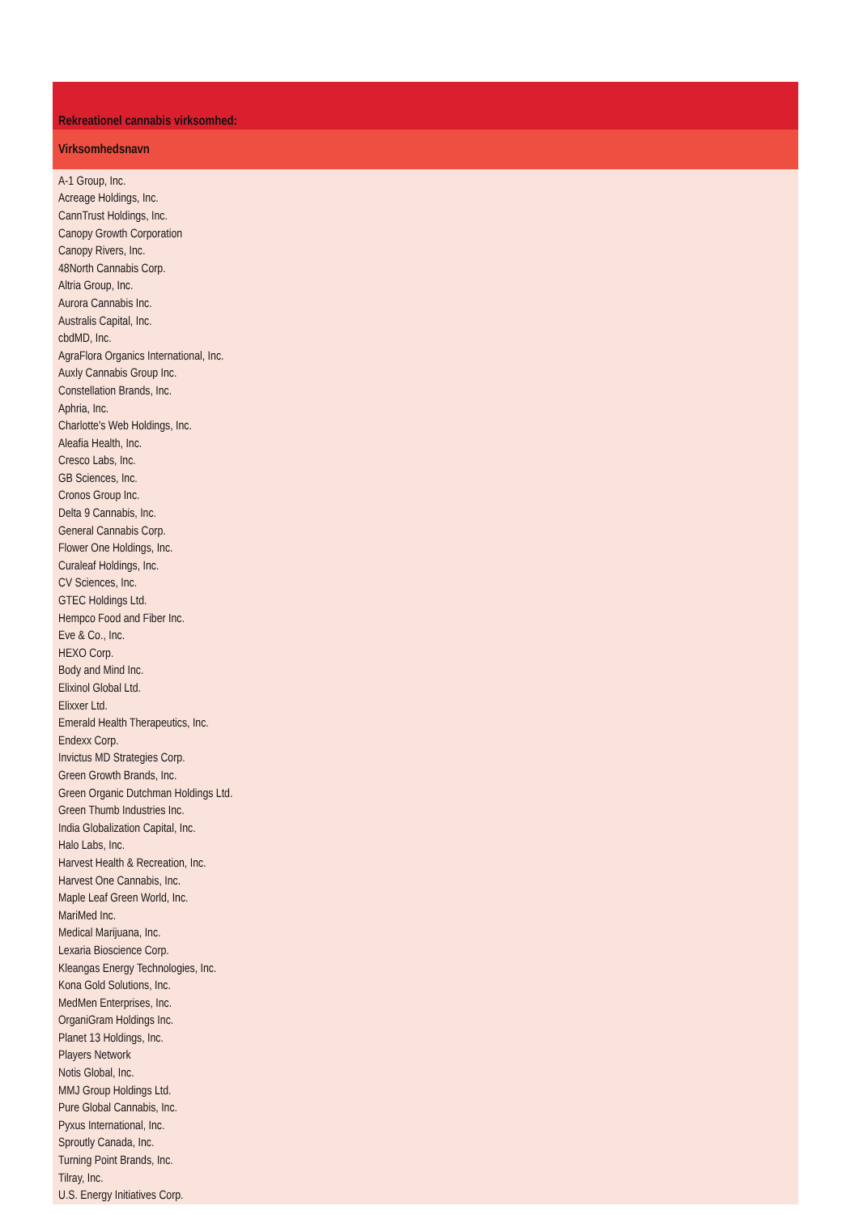| Rekreationel cannabis virksomhed: |
| --- |
| Virksomhedsnavn |
| A-1 Group, Inc. |
| Acreage Holdings, Inc. |
| CannTrust Holdings, Inc. |
| Canopy Growth Corporation |
| Canopy Rivers, Inc. |
| 48North Cannabis Corp. |
| Altria Group, Inc. |
| Aurora Cannabis Inc. |
| Australis Capital, Inc. |
| cbdMD, Inc. |
| AgraFlora Organics International, Inc. |
| Auxly Cannabis Group Inc. |
| Constellation Brands, Inc. |
| Aphria, Inc. |
| Charlotte's Web Holdings, Inc. |
| Aleafia Health, Inc. |
| Cresco Labs, Inc. |
| GB Sciences, Inc. |
| Cronos Group Inc. |
| Delta 9 Cannabis, Inc. |
| General Cannabis Corp. |
| Flower One Holdings, Inc. |
| Curaleaf Holdings, Inc. |
| CV Sciences, Inc. |
| GTEC Holdings Ltd. |
| Hempco Food and Fiber Inc. |
| Eve & Co., Inc. |
| HEXO Corp. |
| Body and Mind Inc. |
| Elixinol Global Ltd. |
| Elixxer Ltd. |
| Emerald Health Therapeutics, Inc. |
| Endexx Corp. |
| Invictus MD Strategies Corp. |
| Green Growth Brands, Inc. |
| Green Organic Dutchman Holdings Ltd. |
| Green Thumb Industries Inc. |
| India Globalization Capital, Inc. |
| Halo Labs, Inc. |
| Harvest Health & Recreation, Inc. |
| Harvest One Cannabis, Inc. |
| Maple Leaf Green World, Inc. |
| MariMed Inc. |
| Medical Marijuana, Inc. |
| Lexaria Bioscience Corp. |
| Kleangas Energy Technologies, Inc. |
| Kona Gold Solutions, Inc. |
| MedMen Enterprises, Inc. |
| OrganiGram Holdings Inc. |
| Planet 13 Holdings, Inc. |
| Players Network |
| Notis Global, Inc. |
| MMJ Group Holdings Ltd. |
| Pure Global Cannabis, Inc. |
| Pyxus International, Inc. |
| Sproutly Canada, Inc. |
| Turning Point Brands, Inc. |
| Tilray, Inc. |
| U.S. Energy Initiatives Corp. |